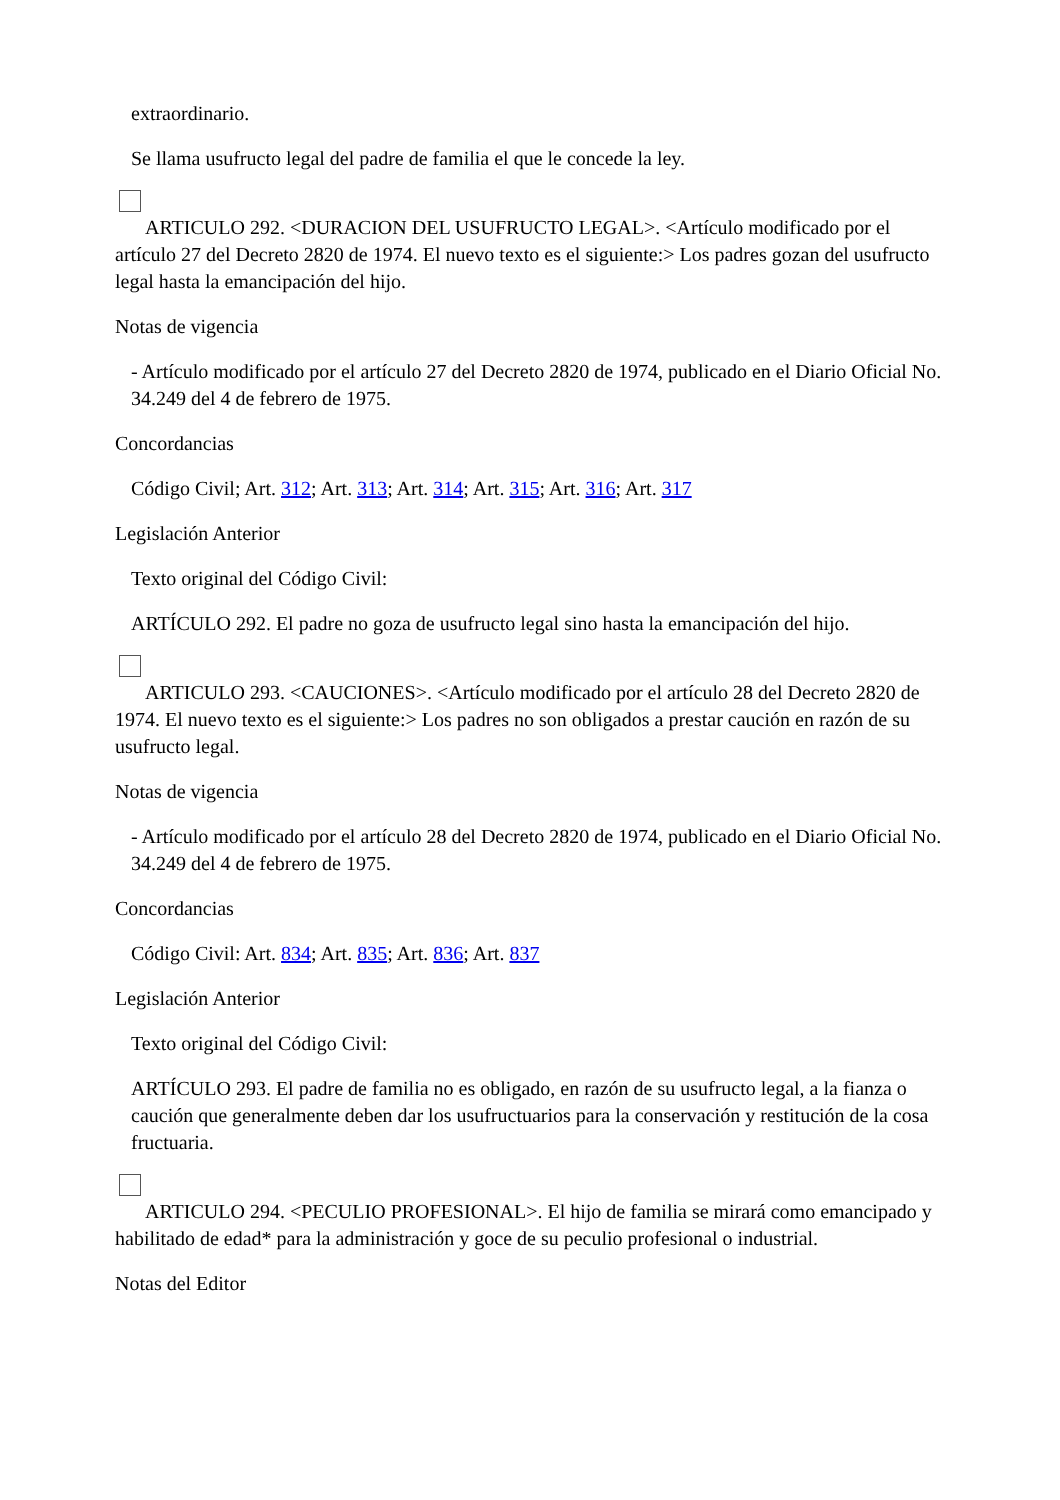extraordinario.
Se llama usufructo legal del padre de familia el que le concede la ley.
ARTICULO 292. <DURACION DEL USUFRUCTO LEGAL>. <Artículo modificado por el artículo 27 del Decreto 2820 de 1974. El nuevo texto es el siguiente:> Los padres gozan del usufructo legal hasta la emancipación del hijo.
Notas de vigencia
- Artículo modificado por el artículo 27 del Decreto 2820 de 1974, publicado en el Diario Oficial No. 34.249 del 4 de febrero de 1975.
Concordancias
Código Civil; Art. 312; Art. 313; Art. 314; Art. 315; Art. 316; Art. 317
Legislación Anterior
Texto original del Código Civil:
ARTÍCULO 292. El padre no goza de usufructo legal sino hasta la emancipación del hijo.
ARTICULO 293. <CAUCIONES>. <Artículo modificado por el artículo 28 del Decreto 2820 de 1974. El nuevo texto es el siguiente:> Los padres no son obligados a prestar caución en razón de su usufructo legal.
Notas de vigencia
- Artículo modificado por el artículo 28 del Decreto 2820 de 1974, publicado en el Diario Oficial No. 34.249 del 4 de febrero de 1975.
Concordancias
Código Civil: Art. 834; Art. 835; Art. 836; Art. 837
Legislación Anterior
Texto original del Código Civil:
ARTÍCULO 293. El padre de familia no es obligado, en razón de su usufructo legal, a la fianza o caución que generalmente deben dar los usufructuarios para la conservación y restitución de la cosa fructuaria.
ARTICULO 294. <PECULIO PROFESIONAL>. El hijo de familia se mirará como emancipado y habilitado de edad* para la administración y goce de su peculio profesional o industrial.
Notas del Editor